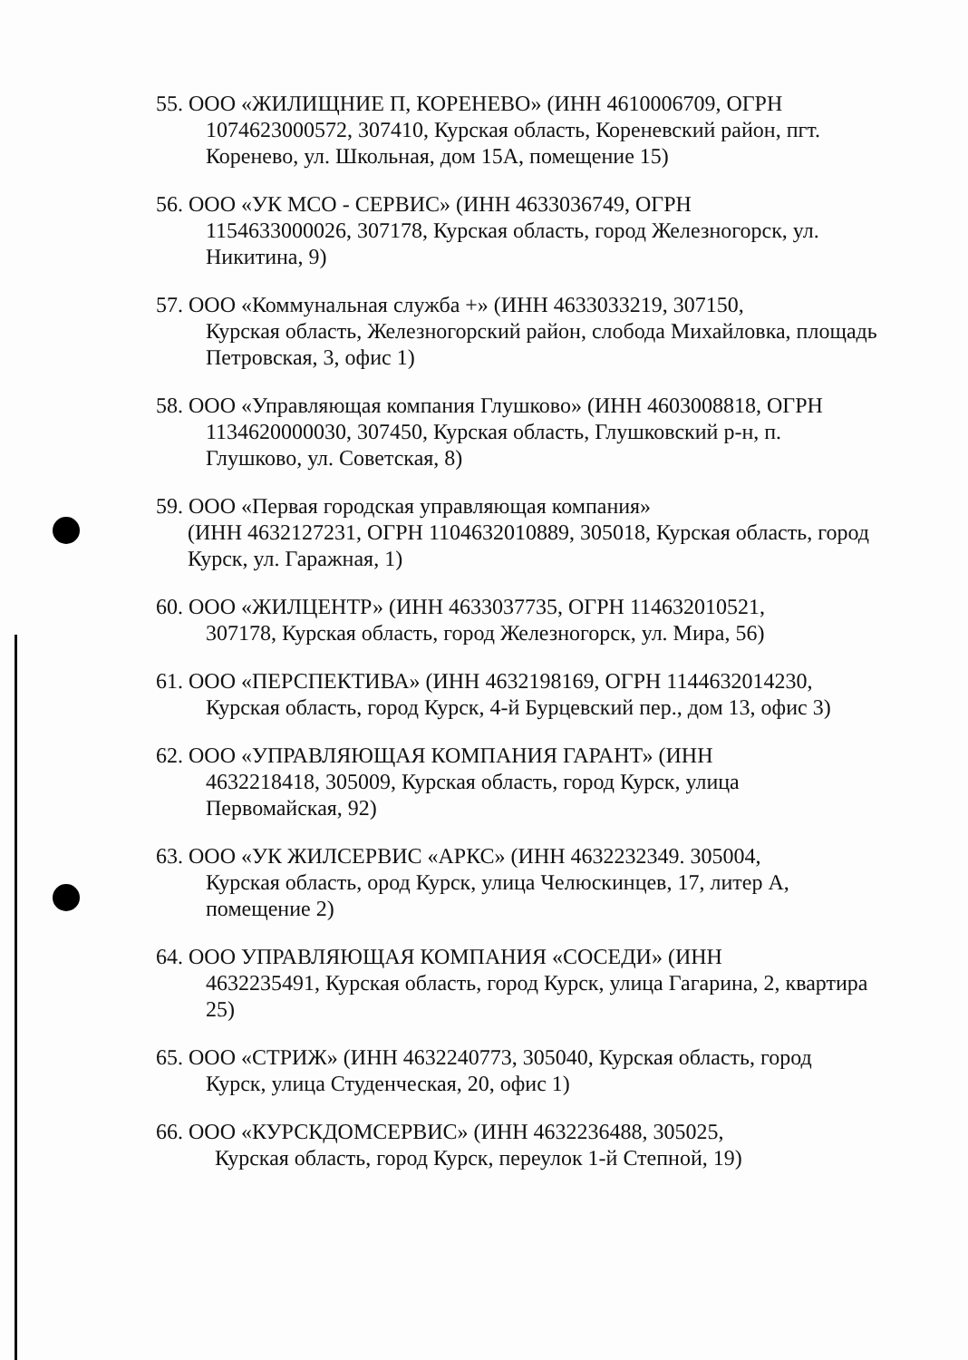55. ООО «ЖИЛИЩНИЕ П, КОРЕНЕВО» (ИНН 4610006709, ОГРН
1074623000572, 307410, Курская область, Кореневский район, пгт. Коренево, ул. Школьная, дом 15А, помещение 15)
56. ООО «УК МСО - СЕРВИС» (ИНН 4633036749, ОГРН
1154633000026, 307178, Курская область, город Железногорск, ул. Никитина, 9)
57. ООО «Коммунальная служба +» (ИНН 4633033219, 307150,
Курская область, Железногорский район, слобода Михайловка, площадь Петровская, 3, офис 1)
58. ООО «Управляющая компания Глушково» (ИНН 4603008818, ОГРН
1134620000030, 307450, Курская область, Глушковский р-н, п. Глушково, ул. Советская, 8)
59. ООО «Первая городская управляющая компания»
(ИНН 4632127231, ОГРН 1104632010889, 305018, Курская область, город Курск, ул. Гаражная, 1)
60. ООО «ЖИЛЦЕНТР» (ИНН 4633037735, ОГРН 114632010521,
307178, Курская область, город Железногорск, ул. Мира, 56)
61. ООО «ПЕРСПЕКТИВА» (ИНН 4632198169, ОГРН 1144632014230,
Курская область, город Курск, 4-й Бурцевский пер., дом 13, офис 3)
62. ООО «УПРАВЛЯЮЩАЯ КОМПАНИЯ ГАРАНТ» (ИНН
4632218418, 305009, Курская область, город Курск, улица Первомайская, 92)
63. ООО «УК ЖИЛСЕРВИС «АРКС» (ИНН 4632232349. 305004,
Курская область, ород Курск, улица Челюскинцев, 17, литер А, помещение 2)
64. ООО УПРАВЛЯЮЩАЯ КОМПАНИЯ «СОСЕДИ» (ИНН
4632235491, Курская область, город Курск, улица Гагарина, 2, квартира 25)
65. ООО «СТРИЖ» (ИНН 4632240773, 305040, Курская область, город
Курск, улица Студенческая, 20, офис 1)
66. ООО «КУРСКДОМСЕРВИС» (ИНН 4632236488, 305025,
Курская область, город Курск, переулок 1-й Степной, 19)